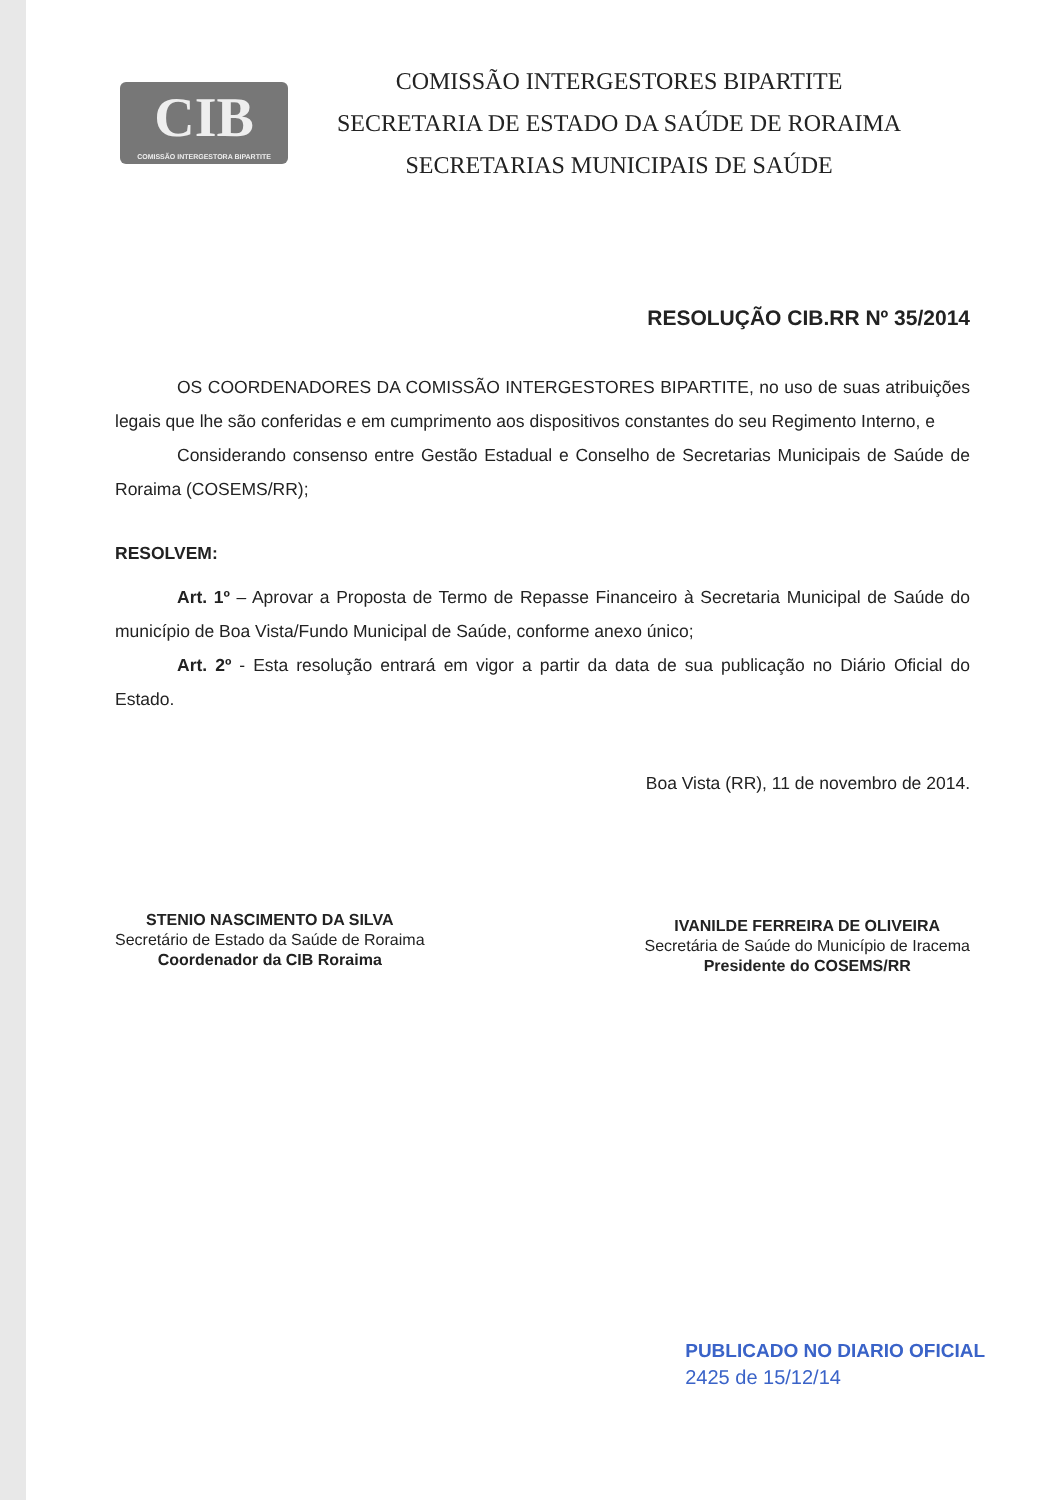CIB
COMISSÃO INTERGESTORA BIPARTITE
COMISSÃO INTERGESTORES BIPARTITE
SECRETARIA DE ESTADO DA SAÚDE DE RORAIMA
SECRETARIAS MUNICIPAIS DE SAÚDE
RESOLUÇÃO CIB.RR Nº 35/2014
OS COORDENADORES DA COMISSÃO INTERGESTORES BIPARTITE, no uso de suas atribuições legais que lhe são conferidas e em cumprimento aos dispositivos constantes do seu Regimento Interno, e
Considerando consenso entre Gestão Estadual e Conselho de Secretarias Municipais de Saúde de Roraima (COSEMS/RR);
RESOLVEM:
Art. 1º – Aprovar a Proposta de Termo de Repasse Financeiro à Secretaria Municipal de Saúde do município de Boa Vista/Fundo Municipal de Saúde, conforme anexo único;
Art. 2º - Esta resolução entrará em vigor a partir da data de sua publicação no Diário Oficial do Estado.
Boa Vista (RR), 11 de novembro de 2014.
STENIO NASCIMENTO DA SILVA
Secretário de Estado da Saúde de Roraima
Coordenador da CIB Roraima
IVANILDE FERREIRA DE OLIVEIRA
Secretária de Saúde do Município de Iracema
Presidente do COSEMS/RR
PUBLICADO NO DIARIO OFICIAL
2425 de 15/12/14